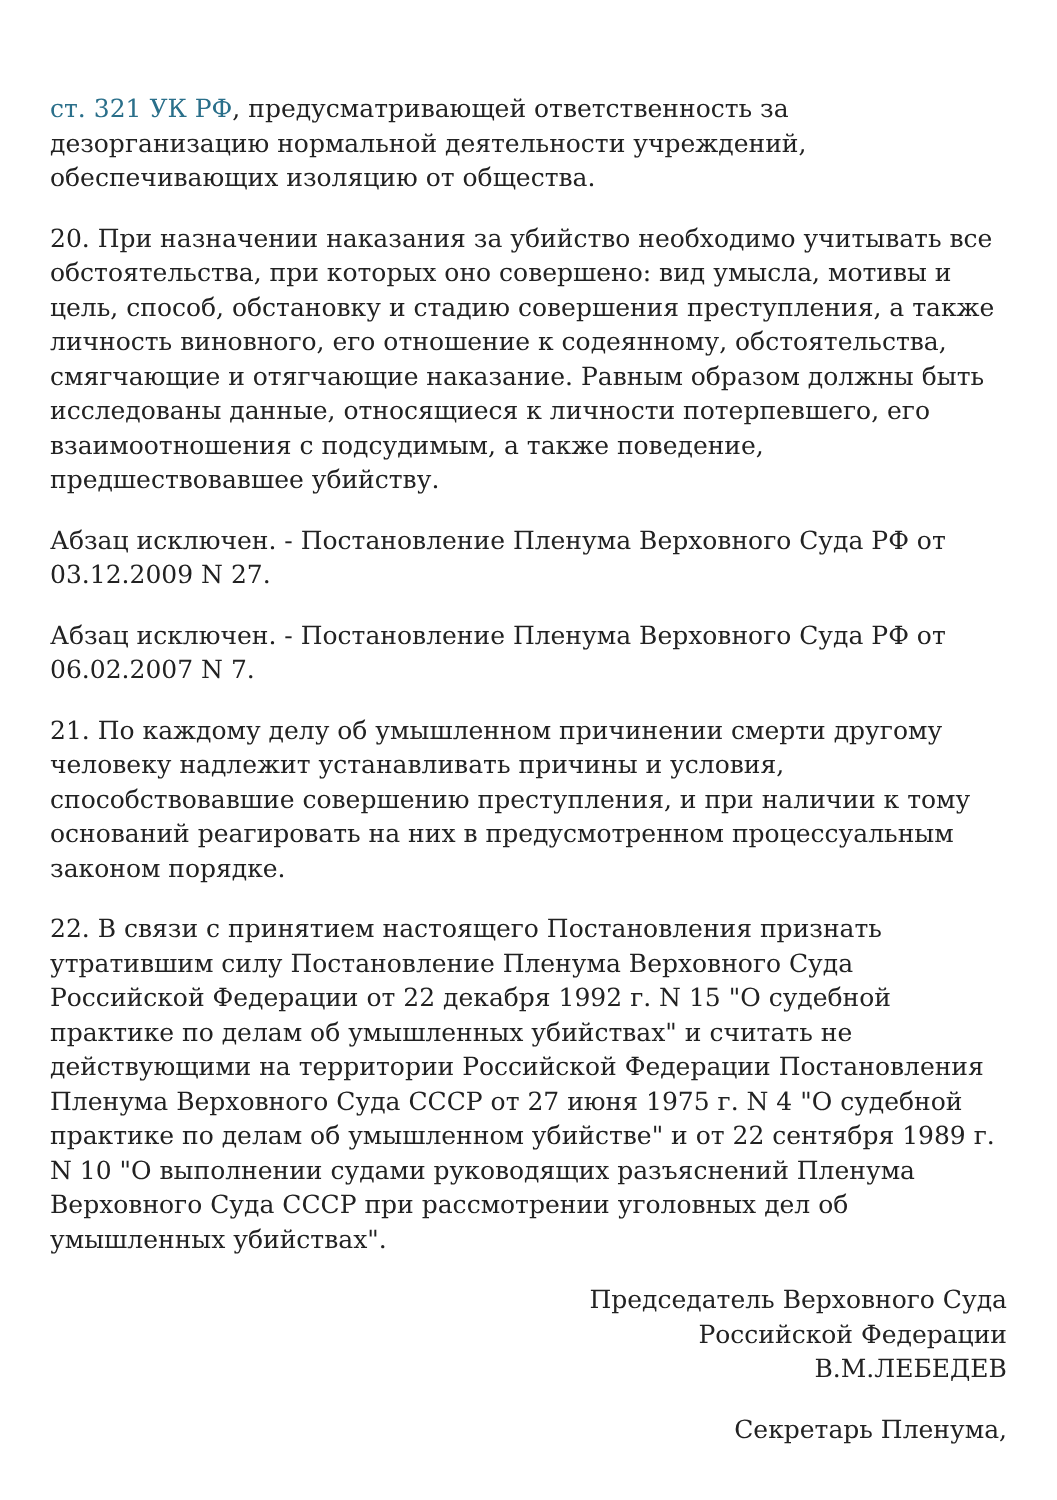ст. 321 УК РФ, предусматривающей ответственность за дезорганизацию нормальной деятельности учреждений, обеспечивающих изоляцию от общества.
20. При назначении наказания за убийство необходимо учитывать все обстоятельства, при которых оно совершено: вид умысла, мотивы и цель, способ, обстановку и стадию совершения преступления, а также личность виновного, его отношение к содеянному, обстоятельства, смягчающие и отягчающие наказание. Равным образом должны быть исследованы данные, относящиеся к личности потерпевшего, его взаимоотношения с подсудимым, а также поведение, предшествовавшее убийству.
Абзац исключен. - Постановление Пленума Верховного Суда РФ от 03.12.2009 N 27.
Абзац исключен. - Постановление Пленума Верховного Суда РФ от 06.02.2007 N 7.
21. По каждому делу об умышленном причинении смерти другому человеку надлежит устанавливать причины и условия, способствовавшие совершению преступления, и при наличии к тому оснований реагировать на них в предусмотренном процессуальным законом порядке.
22. В связи с принятием настоящего Постановления признать утратившим силу Постановление Пленума Верховного Суда Российской Федерации от 22 декабря 1992 г. N 15 "О судебной практике по делам об умышленных убийствах" и считать не действующими на территории Российской Федерации Постановления Пленума Верховного Суда СССР от 27 июня 1975 г. N 4 "О судебной практике по делам об умышленном убийстве" и от 22 сентября 1989 г. N 10 "О выполнении судами руководящих разъяснений Пленума Верховного Суда СССР при рассмотрении уголовных дел об умышленных убийствах".
Председатель Верховного Суда
Российской Федерации
В.М.ЛЕБЕДЕВ
Секретарь Пленума,